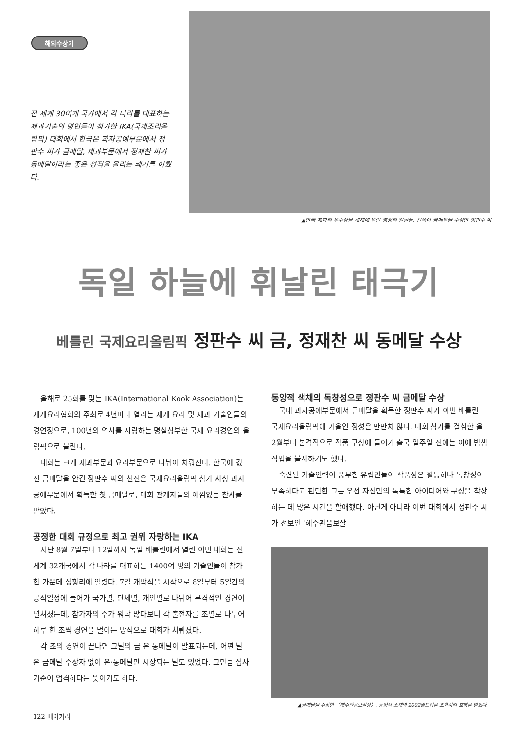해외수상기
전 세계 30여개 국가에서 각 나라를 대표하는 제과기술의 명인들이 참가한 IKA(국제조리올림픽) 대회에서 한국은 과자공예부문에서 정판수 씨가 금메달, 제과부문에서 정재찬 씨가 동메달이라는 좋은 성적을 올리는 쾌거를 이뤘다.
▲한국 제과의 우수성을 세계에 알린 영광의 얼굴들. 왼쪽이 금메달을 수상한 정판수 씨
독일 하늘에 휘날린 태극기
베를린 국제요리올림픽 정판수 씨 금, 정재찬 씨 동메달 수상
올해로 25회를 맞는 IKA(International Kook Association)는 세계요리협회의 주최로 4년마다 열리는 세계 요리 및 제과 기술인들의 경연장으로, 100년의 역사를 자랑하는 명실상부한 국제 요리경연의 올림픽으로 불린다.
대회는 크게 제과부문과 요리부문으로 나뉘어 치뤄진다. 한국에 값진 금메달을 안긴 정판수 씨의 선전은 국제요리올림픽 참가 사상 과자공예부문에서 획득한 첫 금메달로, 대회 관계자들의 아낌없는 찬사를 받았다.
공정한 대회 규정으로 최고 권위 자랑하는 IKA
지난 8월 7일부터 12일까지 독일 베를린에서 열린 이번 대회는 전세계 32개국에서 각 나라를 대표하는 1400여 명의 기술인들이 참가한 가운데 성황리에 열렸다. 7일 개막식을 시작으로 8일부터 5일간의 공식일정에 들어가 국가별, 단체별, 개인별로 나뉘어 본격적인 경연이 펼쳐졌는데, 참가자의 수가 워낙 많다보니 각 출전자를 조별로 나누어 하루 한 조씩 경연을 벌이는 방식으로 대회가 치뤄졌다.
각 조의 경연이 끝나면 그날의 금 은 동메달이 발표되는데, 어떤 날은 금메달 수상자 없이 은·동메달만 시상되는 날도 있었다. 그만큼 심사 기준이 엄격하다는 뜻이기도 하다.
동양적 색채의 독창성으로 정판수 씨 금메달 수상
국내 과자공예부문에서 금메달을 획득한 정판수 씨가 이번 베를린 국제요리올림픽에 기울인 정성은 만만치 않다. 대회 참가를 결심한 올 2월부터 본격적으로 작품 구상에 들어가 출국 일주일 전에는 아예 밤샘작업을 불사하기도 했다.
숙련된 기술인력이 풍부한 유럽인들이 작품성은 월등하나 독창성이 부족하다고 판단한 그는 우선 자신만의 독특한 아이디어와 구성을 착상하는 데 많은 시간을 할애했다. 아닌게 아니라 이번 대회에서 정판수 씨가 선보인 '해수관음보살
▲금메달을 수상한 〈해수관음보살상〉. 동양적 소재와 2002월드컵을 조화시켜 호평을 받았다.
122 베이커리